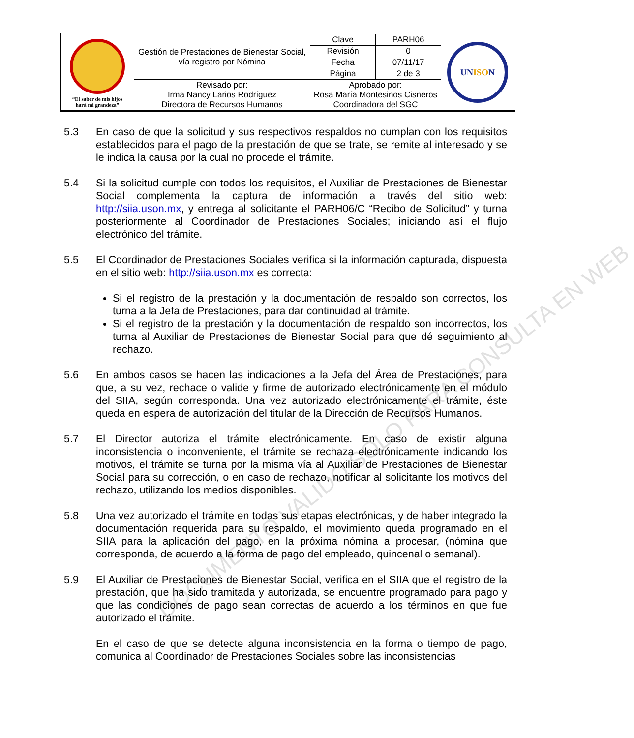| “El saber de mis hijos hará mi grandeza” | Gestión de Prestaciones de Bienestar Social, vía registro por Nómina | | Clave | PARH06 | UN ISO N |
| | | | Revisión | 0 | |
| | | | Fecha | 07/11/17 | |
| | | | Página | 2 de 3 | |
| | Revisado por: Irma Nancy Larios Rodríguez Directora de Recursos Humanos | Aprobado por: Rosa María Montesinos Cisneros Coordinadora del SGC | | | |
5.3 En caso de que la solicitud y sus respectivos respaldos no cumplan con los requisitos establecidos para el pago de la prestación de que se trate, se remite al interesado y se le indica la causa por la cual no procede el trámite.
5.4 Si la solicitud cumple con todos los requisitos, el Auxiliar de Prestaciones de Bienestar Social complementa la captura de información a través del sitio web: http://siia.uson.mx, y entrega al solicitante el PARH06/C “Recibo de Solicitud” y turna posteriormente al Coordinador de Prestaciones Sociales; iniciando así el flujo electrónico del trámite.
5.5 El Coordinador de Prestaciones Sociales verifica si la información capturada, dispuesta en el sitio web: http://siia.uson.mx es correcta:
Si el registro de la prestación y la documentación de respaldo son correctos, los turna a la Jefa de Prestaciones, para dar continuidad al trámite.
Si el registro de la prestación y la documentación de respaldo son incorrectos, los turna al Auxiliar de Prestaciones de Bienestar Social para que dé seguimiento al rechazo.
5.6 En ambos casos se hacen las indicaciones a la Jefa del Área de Prestaciones, para que, a su vez, rechace o valide y firme de autorizado electrónicamente en el módulo del SIIA, según corresponda. Una vez autorizado electrónicamente el trámite, éste queda en espera de autorización del titular de la Dirección de Recursos Humanos.
5.7 El Director autoriza el trámite electrónicamente. En caso de existir alguna inconsistencia o inconveniente, el trámite se rechaza electrónicamente indicando los motivos, el trámite se turna por la misma vía al Auxiliar de Prestaciones de Bienestar Social para su corrección, o en caso de rechazo, notificar al solicitante los motivos del rechazo, utilizando los medios disponibles.
5.8 Una vez autorizado el trámite en todas sus etapas electrónicas, y de haber integrado la documentación requerida para su respaldo, el movimiento queda programado en el SIIA para la aplicación del pago, en la próxima nómina a procesar, (nómina que corresponda, de acuerdo a la forma de pago del empleado, quincenal o semanal).
5.9 El Auxiliar de Prestaciones de Bienestar Social, verifica en el SIIA que el registro de la prestación, que ha sido tramitada y autorizada, se encuentre programado para pago y que las condiciones de pago sean correctas de acuerdo a los términos en que fue autorizado el trámite.
En el caso de que se detecte alguna inconsistencia en la forma o tiempo de pago, comunica al Coordinador de Prestaciones Sociales sobre las inconsistencias
DOCUMENTO VALIDO SOLO PARA CONSULTA EN WEB